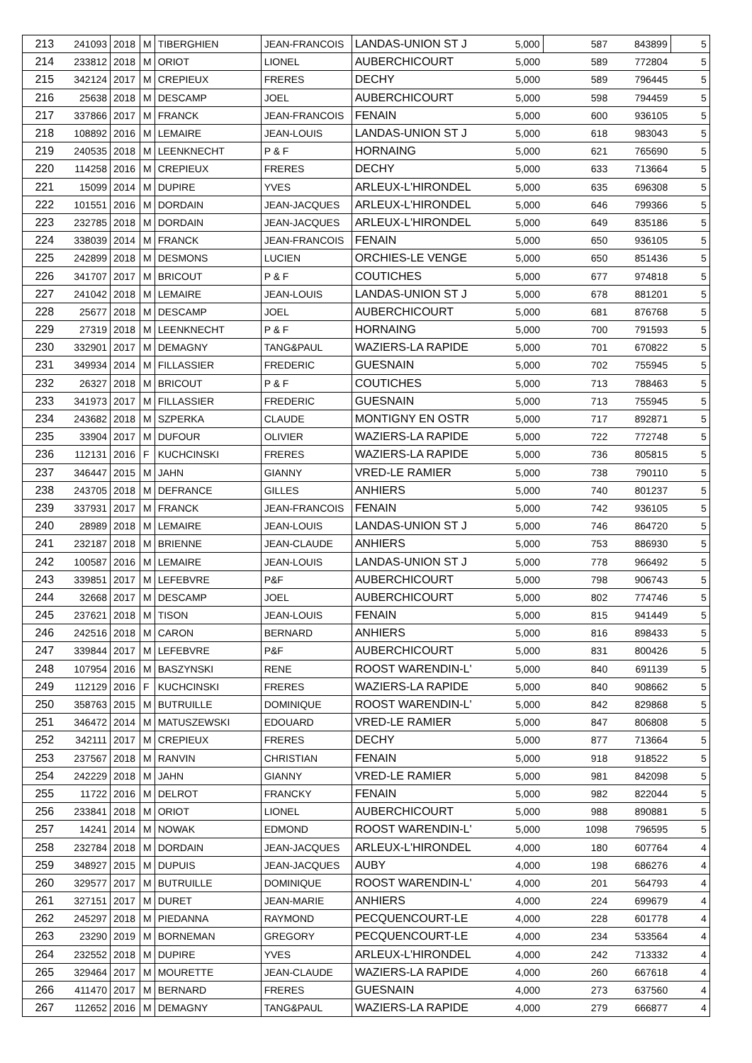| 213 | 241093 | 2018 | M | TIBERGHIEN | JEAN-FRANCOIS | LANDAS-UNION ST J | 5,000 | 587 | 843899 | 5 |
| 214 | 233812 | 2018 | M | ORIOT | LIONEL | AUBERCHICOURT | 5,000 | 589 | 772804 | 5 |
| 215 | 342124 | 2017 | M | CREPIEUX | FRERES | DECHY | 5,000 | 589 | 796445 | 5 |
| 216 | 25638 | 2018 | M | DESCAMP | JOEL | AUBERCHICOURT | 5,000 | 598 | 794459 | 5 |
| 217 | 337866 | 2017 | M | FRANCK | JEAN-FRANCOIS | FENAIN | 5,000 | 600 | 936105 | 5 |
| 218 | 108892 | 2016 | M | LEMAIRE | JEAN-LOUIS | LANDAS-UNION ST J | 5,000 | 618 | 983043 | 5 |
| 219 | 240535 | 2018 | M | LEENKNECHT | P & F | HORNAING | 5,000 | 621 | 765690 | 5 |
| 220 | 114258 | 2016 | M | CREPIEUX | FRERES | DECHY | 5,000 | 633 | 713664 | 5 |
| 221 | 15099 | 2014 | M | DUPIRE | YVES | ARLEUX-L'HIRONDEL | 5,000 | 635 | 696308 | 5 |
| 222 | 101551 | 2016 | M | DORDAIN | JEAN-JACQUES | ARLEUX-L'HIRONDEL | 5,000 | 646 | 799366 | 5 |
| 223 | 232785 | 2018 | M | DORDAIN | JEAN-JACQUES | ARLEUX-L'HIRONDEL | 5,000 | 649 | 835186 | 5 |
| 224 | 338039 | 2014 | M | FRANCK | JEAN-FRANCOIS | FENAIN | 5,000 | 650 | 936105 | 5 |
| 225 | 242899 | 2018 | M | DESMONS | LUCIEN | ORCHIES-LE VENGE | 5,000 | 650 | 851436 | 5 |
| 226 | 341707 | 2017 | M | BRICOUT | P & F | COUTICHES | 5,000 | 677 | 974818 | 5 |
| 227 | 241042 | 2018 | M | LEMAIRE | JEAN-LOUIS | LANDAS-UNION ST J | 5,000 | 678 | 881201 | 5 |
| 228 | 25677 | 2018 | M | DESCAMP | JOEL | AUBERCHICOURT | 5,000 | 681 | 876768 | 5 |
| 229 | 27319 | 2018 | M | LEENKNECHT | P & F | HORNAING | 5,000 | 700 | 791593 | 5 |
| 230 | 332901 | 2017 | M | DEMAGNY | TANG&PAUL | WAZIERS-LA RAPIDE | 5,000 | 701 | 670822 | 5 |
| 231 | 349934 | 2014 | M | FILLASSIER | FREDERIC | GUESNAIN | 5,000 | 702 | 755945 | 5 |
| 232 | 26327 | 2018 | M | BRICOUT | P & F | COUTICHES | 5,000 | 713 | 788463 | 5 |
| 233 | 341973 | 2017 | M | FILLASSIER | FREDERIC | GUESNAIN | 5,000 | 713 | 755945 | 5 |
| 234 | 243682 | 2018 | M | SZPERKA | CLAUDE | MONTIGNY EN OSTR | 5,000 | 717 | 892871 | 5 |
| 235 | 33904 | 2017 | M | DUFOUR | OLIVIER | WAZIERS-LA RAPIDE | 5,000 | 722 | 772748 | 5 |
| 236 | 112131 | 2016 | F | KUCHCINSKI | FRERES | WAZIERS-LA RAPIDE | 5,000 | 736 | 805815 | 5 |
| 237 | 346447 | 2015 | M | JAHN | GIANNY | VRED-LE RAMIER | 5,000 | 738 | 790110 | 5 |
| 238 | 243705 | 2018 | M | DEFRANCE | GILLES | ANHIERS | 5,000 | 740 | 801237 | 5 |
| 239 | 337931 | 2017 | M | FRANCK | JEAN-FRANCOIS | FENAIN | 5,000 | 742 | 936105 | 5 |
| 240 | 28989 | 2018 | M | LEMAIRE | JEAN-LOUIS | LANDAS-UNION ST J | 5,000 | 746 | 864720 | 5 |
| 241 | 232187 | 2018 | M | BRIENNE | JEAN-CLAUDE | ANHIERS | 5,000 | 753 | 886930 | 5 |
| 242 | 100587 | 2016 | M | LEMAIRE | JEAN-LOUIS | LANDAS-UNION ST J | 5,000 | 778 | 966492 | 5 |
| 243 | 339851 | 2017 | M | LEFEBVRE | P&F | AUBERCHICOURT | 5,000 | 798 | 906743 | 5 |
| 244 | 32668 | 2017 | M | DESCAMP | JOEL | AUBERCHICOURT | 5,000 | 802 | 774746 | 5 |
| 245 | 237621 | 2018 | M | TISON | JEAN-LOUIS | FENAIN | 5,000 | 815 | 941449 | 5 |
| 246 | 242516 | 2018 | M | CARON | BERNARD | ANHIERS | 5,000 | 816 | 898433 | 5 |
| 247 | 339844 | 2017 | M | LEFEBVRE | P&F | AUBERCHICOURT | 5,000 | 831 | 800426 | 5 |
| 248 | 107954 | 2016 | M | BASZYNSKI | RENE | ROOST WARENDIN-L' | 5,000 | 840 | 691139 | 5 |
| 249 | 112129 | 2016 | F | KUCHCINSKI | FRERES | WAZIERS-LA RAPIDE | 5,000 | 840 | 908662 | 5 |
| 250 | 358763 | 2015 | M | BUTRUILLE | DOMINIQUE | ROOST WARENDIN-L' | 5,000 | 842 | 829868 | 5 |
| 251 | 346472 | 2014 | M | MATUSZEWSKI | EDOUARD | VRED-LE RAMIER | 5,000 | 847 | 806808 | 5 |
| 252 | 342111 | 2017 | M | CREPIEUX | FRERES | DECHY | 5,000 | 877 | 713664 | 5 |
| 253 | 237567 | 2018 | M | RANVIN | CHRISTIAN | FENAIN | 5,000 | 918 | 918522 | 5 |
| 254 | 242229 | 2018 | M | JAHN | GIANNY | VRED-LE RAMIER | 5,000 | 981 | 842098 | 5 |
| 255 | 11722 | 2016 | M | DELROT | FRANCKY | FENAIN | 5,000 | 982 | 822044 | 5 |
| 256 | 233841 | 2018 | M | ORIOT | LIONEL | AUBERCHICOURT | 5,000 | 988 | 890881 | 5 |
| 257 | 14241 | 2014 | M | NOWAK | EDMOND | ROOST WARENDIN-L' | 5,000 | 1098 | 796595 | 5 |
| 258 | 232784 | 2018 | M | DORDAIN | JEAN-JACQUES | ARLEUX-L'HIRONDEL | 4,000 | 180 | 607764 | 4 |
| 259 | 348927 | 2015 | M | DUPUIS | JEAN-JACQUES | AUBY | 4,000 | 198 | 686276 | 4 |
| 260 | 329577 | 2017 | M | BUTRUILLE | DOMINIQUE | ROOST WARENDIN-L' | 4,000 | 201 | 564793 | 4 |
| 261 | 327151 | 2017 | M | DURET | JEAN-MARIE | ANHIERS | 4,000 | 224 | 699679 | 4 |
| 262 | 245297 | 2018 | M | PIEDANNA | RAYMOND | PECQUENCOURT-LE | 4,000 | 228 | 601778 | 4 |
| 263 | 23290 | 2019 | M | BORNEMAN | GREGORY | PECQUENCOURT-LE | 4,000 | 234 | 533564 | 4 |
| 264 | 232552 | 2018 | M | DUPIRE | YVES | ARLEUX-L'HIRONDEL | 4,000 | 242 | 713332 | 4 |
| 265 | 329464 | 2017 | M | MOURETTE | JEAN-CLAUDE | WAZIERS-LA RAPIDE | 4,000 | 260 | 667618 | 4 |
| 266 | 411470 | 2017 | M | BERNARD | FRERES | GUESNAIN | 4,000 | 273 | 637560 | 4 |
| 267 | 112652 | 2016 | M | DEMAGNY | TANG&PAUL | WAZIERS-LA RAPIDE | 4,000 | 279 | 666877 | 4 |